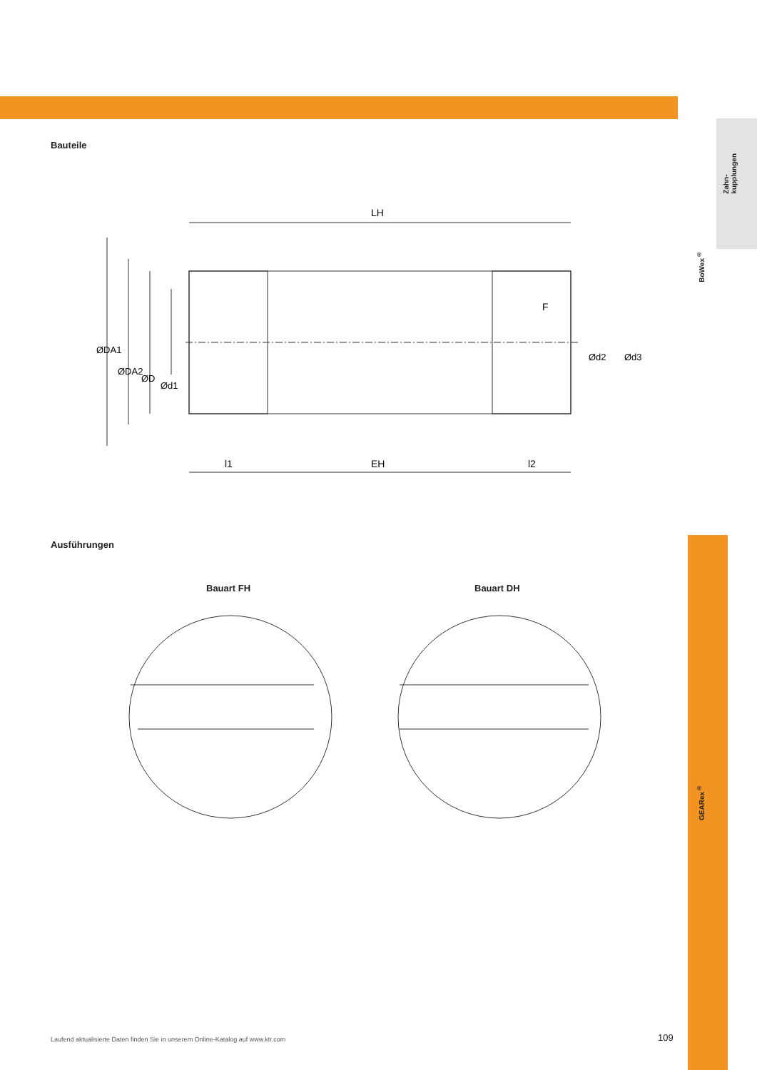Zahn-
kupplungen
BoWex<sup>®</sup>
GEARex<sup>®</sup>
Bauteile
LH
EH
l1
l2
F
ØDA1
ØDA2
ØD
Ød1
Ød2
Ød3
Ausführungen
Bauart FH Bauart DH
Laufend aktualisierte Daten finden Sie in unserem Online-Katalog auf www.ktr.com
109